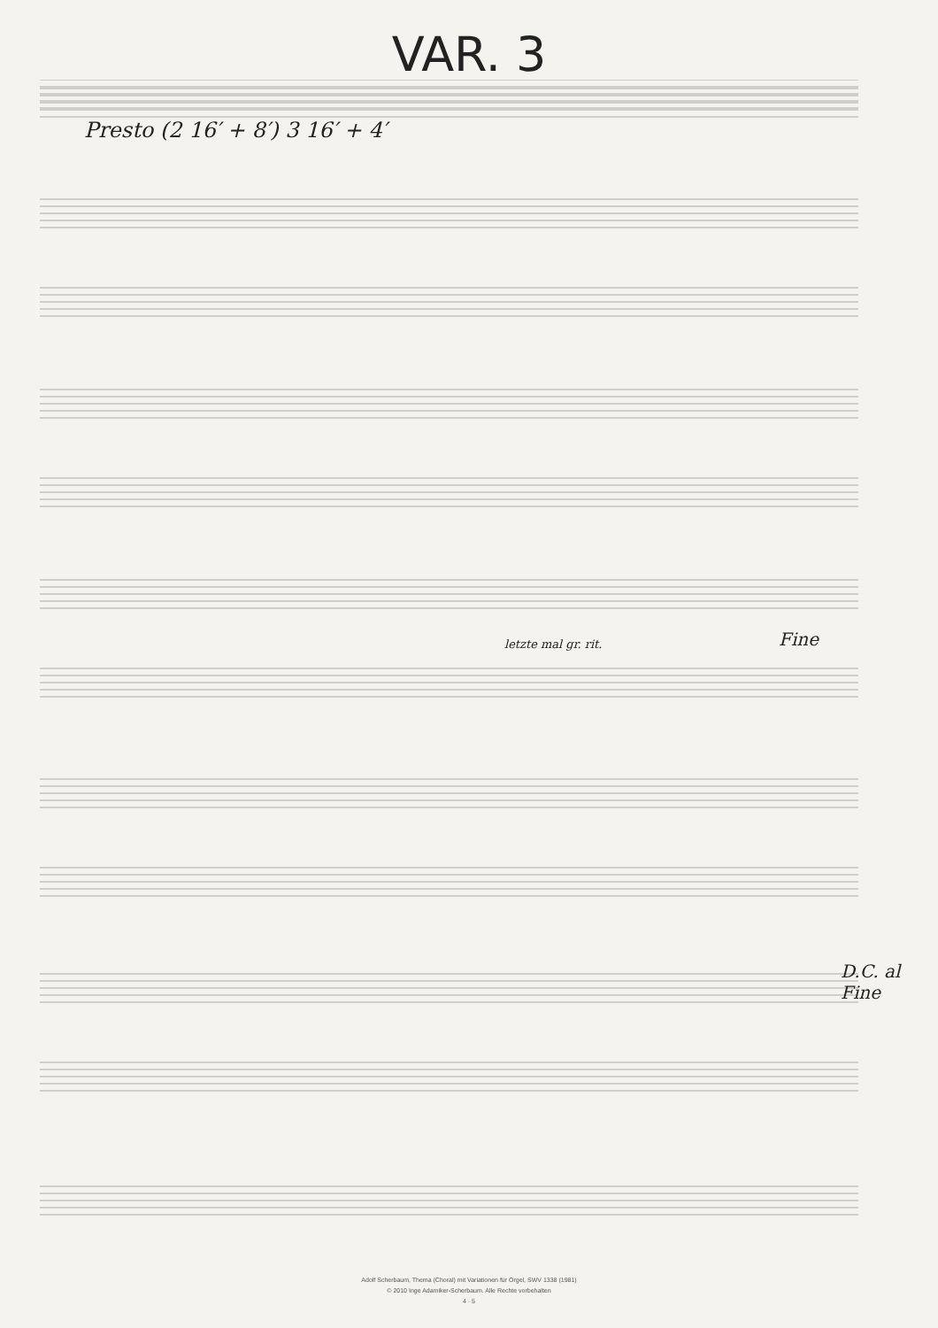VAR. 3
Presto (2 16′ + 8′) 3 16′ + 4′
Fine
letzte mal gr. rit.
D.C. al Fine
Adolf Scherbaum, Thema (Choral) mit Variationen für Orgel, SWV 1338 (1981)
© 2010 Inge Adamiker-Scherbaum. Alle Rechte vorbehalten
4 · 5